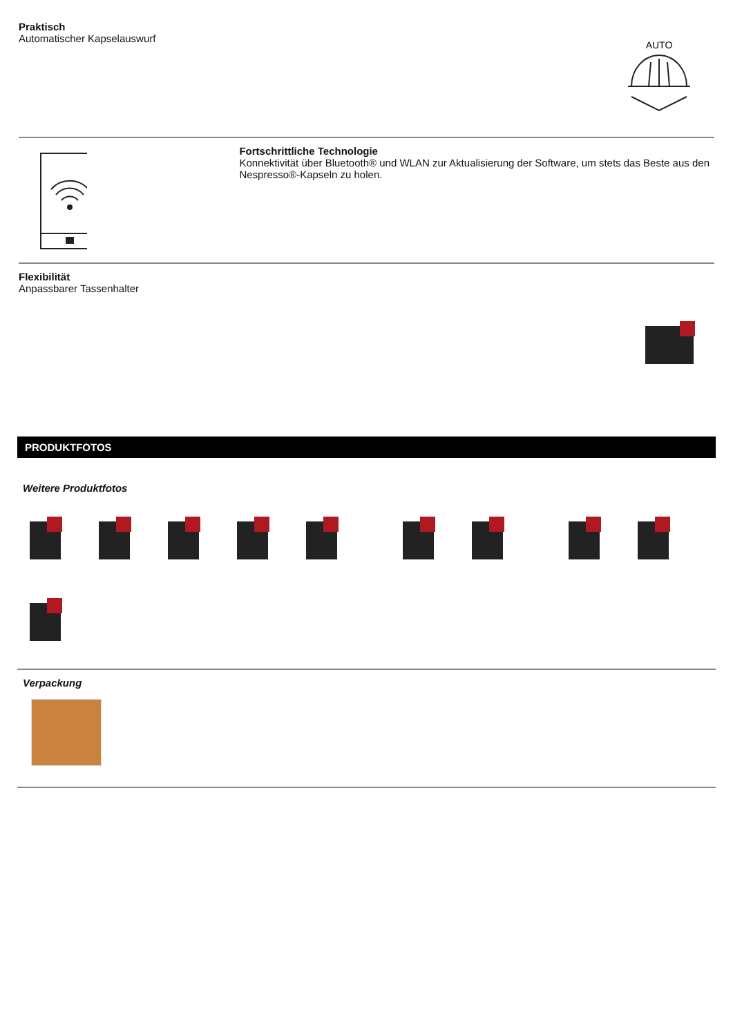Praktisch
Automatischer Kapselauswurf
AUTO
Fortschrittliche Technologie
Konnektivität über Bluetooth® und WLAN zur Aktualisierung der Software, um stets das Beste aus den Nespresso®-Kapseln zu holen.
Flexibilität
Anpassbarer Tassenhalter
PRODUKTFOTOS
Weitere Produktfotos
Verpackung